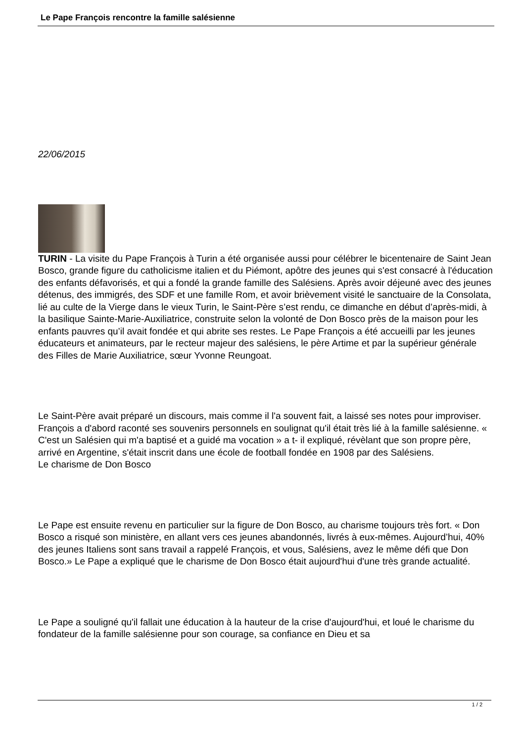Le Pape François rencontre la famille salésienne
22/06/2015
TURIN - La visite du Pape François à Turin a été organisée aussi pour célébrer le bicentenaire de Saint Jean Bosco, grande figure du catholicisme italien et du Piémont, apôtre des jeunes qui s'est consacré à l'éducation des enfants défavorisés, et qui a fondé la grande famille des Salésiens. Après avoir déjeuné avec des jeunes détenus, des immigrés, des SDF et une famille Rom, et avoir brièvement visité le sanctuaire de la Consolata, lié au culte de la Vierge dans le vieux Turin, le Saint-Père s’est rendu, ce dimanche en début d’après-midi, à la basilique Sainte-Marie-Auxiliatrice, construite selon la volonté de Don Bosco près de la maison pour les enfants pauvres qu’il avait fondée et qui abrite ses restes. Le Pape François a été accueilli par les jeunes éducateurs et animateurs, par le recteur majeur des salésiens, le père Artime et par la supérieur générale des Filles de Marie Auxiliatrice, sœur Yvonne Reungoat.
Le Saint-Père avait préparé un discours, mais comme il l'a souvent fait, a laissé ses notes pour improviser. François a d'abord raconté ses souvenirs personnels en soulignat qu'il était très lié à la famille salésienne. « C'est un Salésien qui m'a baptisé et a guidé ma vocation » a t- il expliqué, révèlant que son propre père, arrivé en Argentine, s'était inscrit dans une école de football fondée en 1908 par des Salésiens.
Le charisme de Don Bosco
Le Pape est ensuite revenu en particulier sur la figure de Don Bosco, au charisme toujours très fort. « Don Bosco a risqué son ministère, en allant vers ces jeunes abandonnés, livrés à eux-mêmes. Aujourd’hui, 40% des jeunes Italiens sont sans travail a rappelé François, et vous, Salésiens, avez le même défi que Don Bosco.» Le Pape a expliqué que le charisme de Don Bosco était aujourd'hui d'une très grande actualité.
Le Pape a souligné qu'il fallait une éducation à la hauteur de la crise d'aujourd'hui, et loué le charisme du fondateur de la famille salésienne pour son courage, sa confiance en Dieu et sa
1 / 2